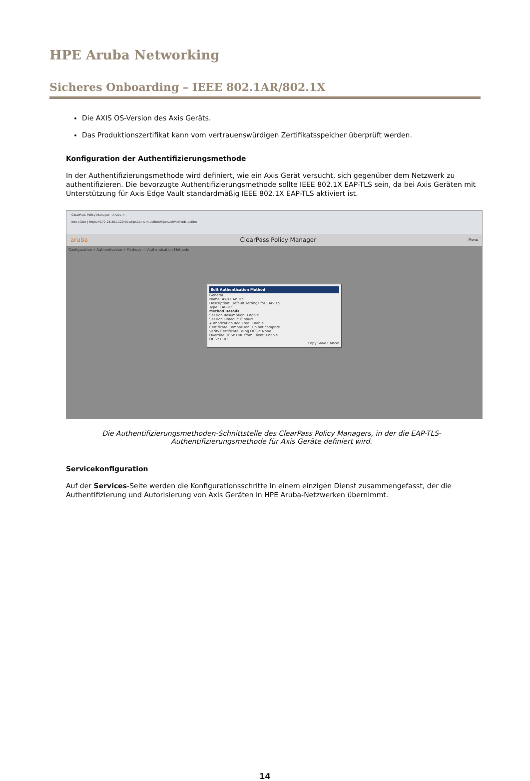HPE Aruba Networking
Sicheres Onboarding – IEEE 802.1AR/802.1X
Die AXIS OS-Version des Axis Geräts.
Das Produktionszertifikat kann vom vertrauenswürdigen Zertifikatsspeicher überprüft werden.
Konfiguration der Authentifizierungsmethode
In der Authentifizierungsmethode wird definiert, wie ein Axis Gerät versucht, sich gegenüber dem Netzwerk zu authentifizieren. Die bevorzugte Authentifizierungsmethode sollte IEEE 802.1X EAP-TLS sein, da bei Axis Geräten mit Unterstützung für Axis Edge Vault standardmäßig IEEE 802.1X EAP-TLS aktiviert ist.
ClearPass Policy Manager - Aruba ×
Inte säker | https://172.25.201.120/tips/tipsContent.action#tipsAuthMethods.action
aruba ClearPass Policy Manager Menu
Configuration » Authentication » Methods — Authentication Methods
Edit Authentication Method
General
Name: Axis EAP TLS
Description: Default settings for EAP-TLS
Type: EAP-TLS
Method Details
Session Resumption: Enable
Session Timeout: 6 hours
Authorization Required: Enable
Certificate Comparison: Do not compare
Verify Certificate using OCSP: None
Override OCSP URL from Client: Enable
OCSP URL:
Copy Save Cancel
Die Authentifizierungsmethoden-Schnittstelle des ClearPass Policy Managers, in der die EAP-TLS-Authentifizierungsmethode für Axis Geräte definiert wird.
Servicekonfiguration
Auf der Services-Seite werden die Konfigurationsschritte in einem einzigen Dienst zusammengefasst, der die Authentifizierung und Autorisierung von Axis Geräten in HPE Aruba-Netzwerken übernimmt.
14